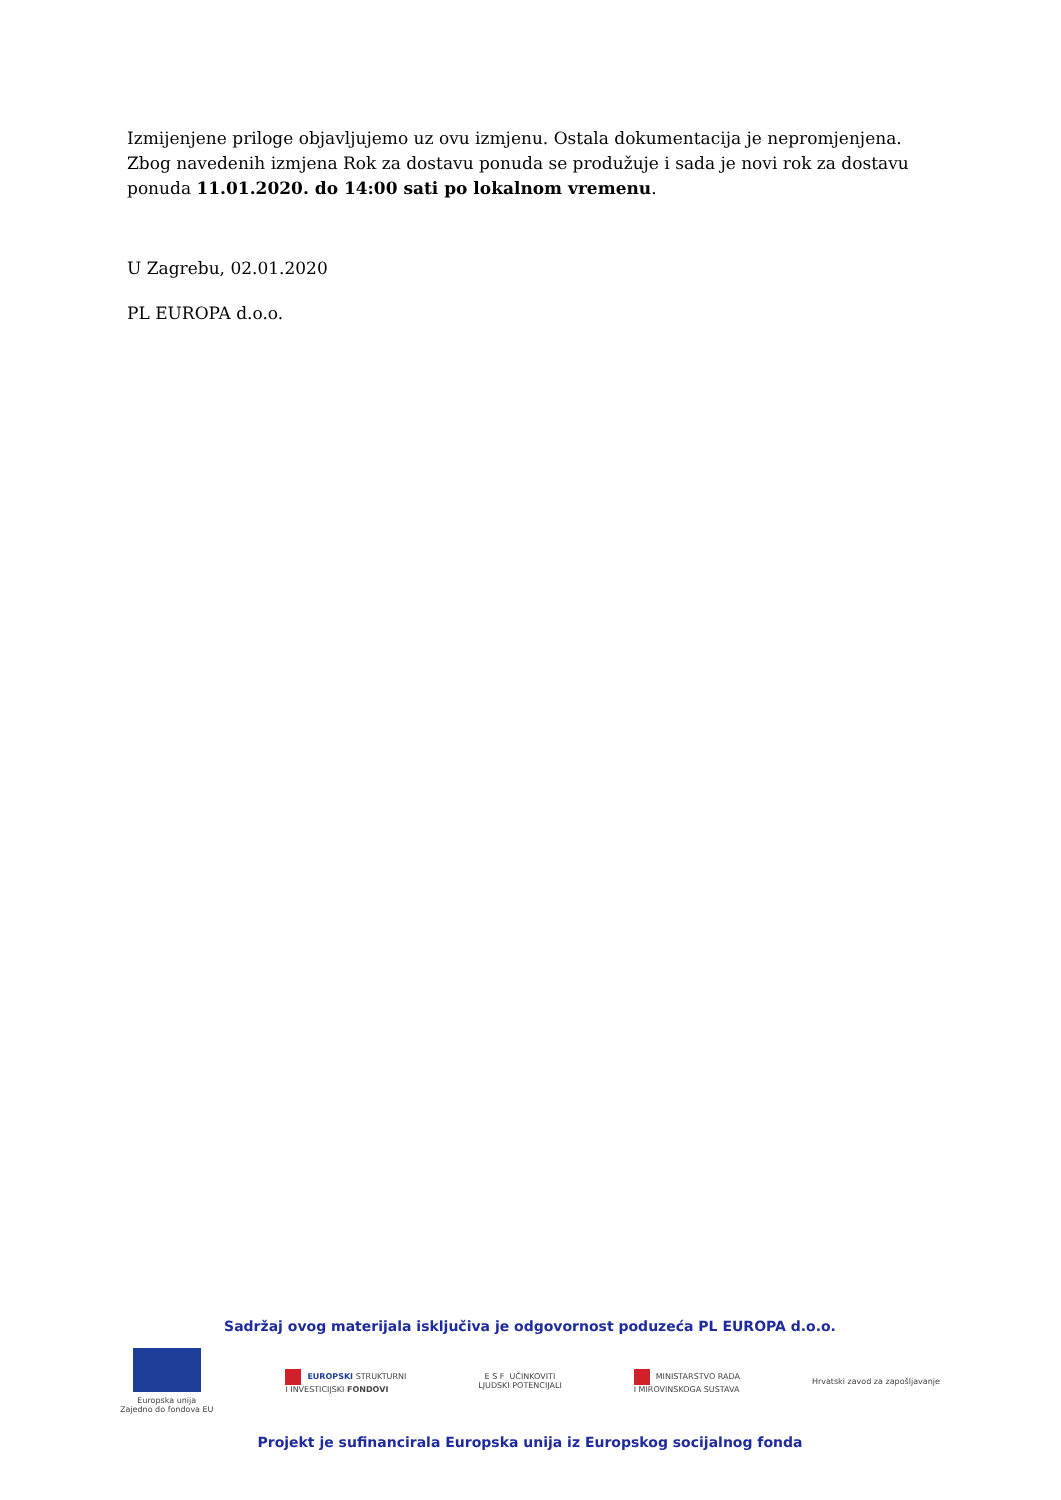Izmijenjene priloge objavljujemo uz ovu izmjenu. Ostala dokumentacija je nepromjenjena. Zbog navedenih izmjena Rok za dostavu ponuda se produžuje i sada je novi rok za dostavu ponuda 11.01.2020. do 14:00 sati po lokalnom vremenu.
U Zagrebu, 02.01.2020
PL EUROPA d.o.o.
Sadržaj ovog materijala isključiva je odgovornost poduzeća PL EUROPA d.o.o.
Europska unija
Zajedno do fondova EU
EUROPSKI STRUKTURNI
I INVESTICIJSKI FONDOVI
E S F UČINKOVITI
LJUDSKI POTENCIJALI
MINISTARSTVO RADA
I MIROVINSKOGA SUSTAVA
Hrvatski zavod za zapošljavanje
Projekt je sufinancirala Europska unija iz Europskog socijalnog fonda